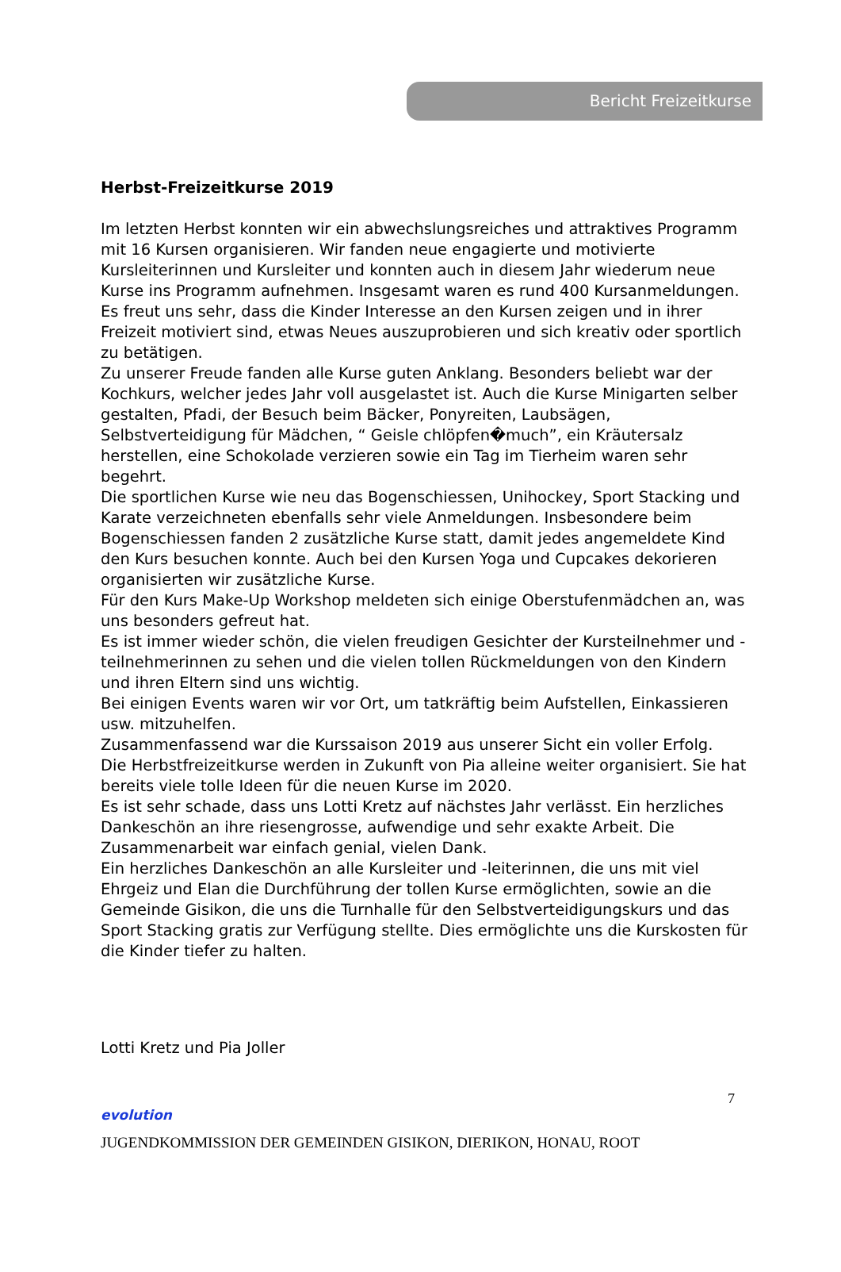Bericht Freizeitkurse
Herbst-Freizeitkurse 2019
Im letzten Herbst konnten wir ein abwechslungsreiches und attraktives Programm mit 16 Kursen organisieren. Wir fanden neue engagierte und motivierte Kursleiterinnen und Kursleiter und konnten auch in diesem Jahr wiederum neue Kurse ins Programm aufnehmen. Insgesamt waren es rund 400 Kursanmeldungen. Es freut uns sehr, dass die Kinder Interesse an den Kursen zeigen und in ihrer Freizeit motiviert sind, etwas Neues auszuprobieren und sich kreativ oder sportlich zu betätigen.
Zu unserer Freude fanden alle Kurse guten Anklang. Besonders beliebt war der Kochkurs, welcher jedes Jahr voll ausgelastet ist. Auch die Kurse Minigarten selber gestalten, Pfadi, der Besuch beim Bäcker, Ponyreiten, Laubsägen, Selbstverteidigung für Mädchen, “ Geisle chlöpfen�much”, ein Kräutersalz herstellen, eine Schokolade verzieren sowie ein Tag im Tierheim waren sehr begehrt.
Die sportlichen Kurse wie neu das Bogenschiessen, Unihockey, Sport Stacking und Karate verzeichneten ebenfalls sehr viele Anmeldungen. Insbesondere beim Bogenschiessen fanden 2 zusätzliche Kurse statt, damit jedes angemeldete Kind den Kurs besuchen konnte. Auch bei den Kursen Yoga und Cupcakes dekorieren organisierten wir zusätzliche Kurse.
Für den Kurs Make-Up Workshop meldeten sich einige Oberstufenmädchen an, was uns besonders gefreut hat.
Es ist immer wieder schön, die vielen freudigen Gesichter der Kursteilnehmer und -teilnehmerinnen zu sehen und die vielen tollen Rückmeldungen von den Kindern und ihren Eltern sind uns wichtig.
Bei einigen Events waren wir vor Ort, um tatkräftig beim Aufstellen, Einkassieren usw. mitzuhelfen.
Zusammenfassend war die Kurssaison 2019 aus unserer Sicht ein voller Erfolg.
Die Herbstfreizeitkurse werden in Zukunft von Pia alleine weiter organisiert. Sie hat bereits viele tolle Ideen für die neuen Kurse im 2020.
Es ist sehr schade, dass uns Lotti Kretz auf nächstes Jahr verlässt. Ein herzliches Dankeschön an ihre riesengrosse, aufwendige und sehr exakte Arbeit. Die Zusammenarbeit war einfach genial, vielen Dank.
Ein herzliches Dankeschön an alle Kursleiter und -leiterinnen, die uns mit viel Ehrgeiz und Elan die Durchführung der tollen Kurse ermöglichten, sowie an die Gemeinde Gisikon, die uns die Turnhalle für den Selbstverteidigungskurs und das Sport Stacking gratis zur Verfügung stellte. Dies ermöglichte uns die Kurskosten für die Kinder tiefer zu halten.
Lotti Kretz und Pia Joller
7
evolution
JUGENDKOMMISSION DER GEMEINDEN GISIKON, DIERIKON, HONAU, ROOT